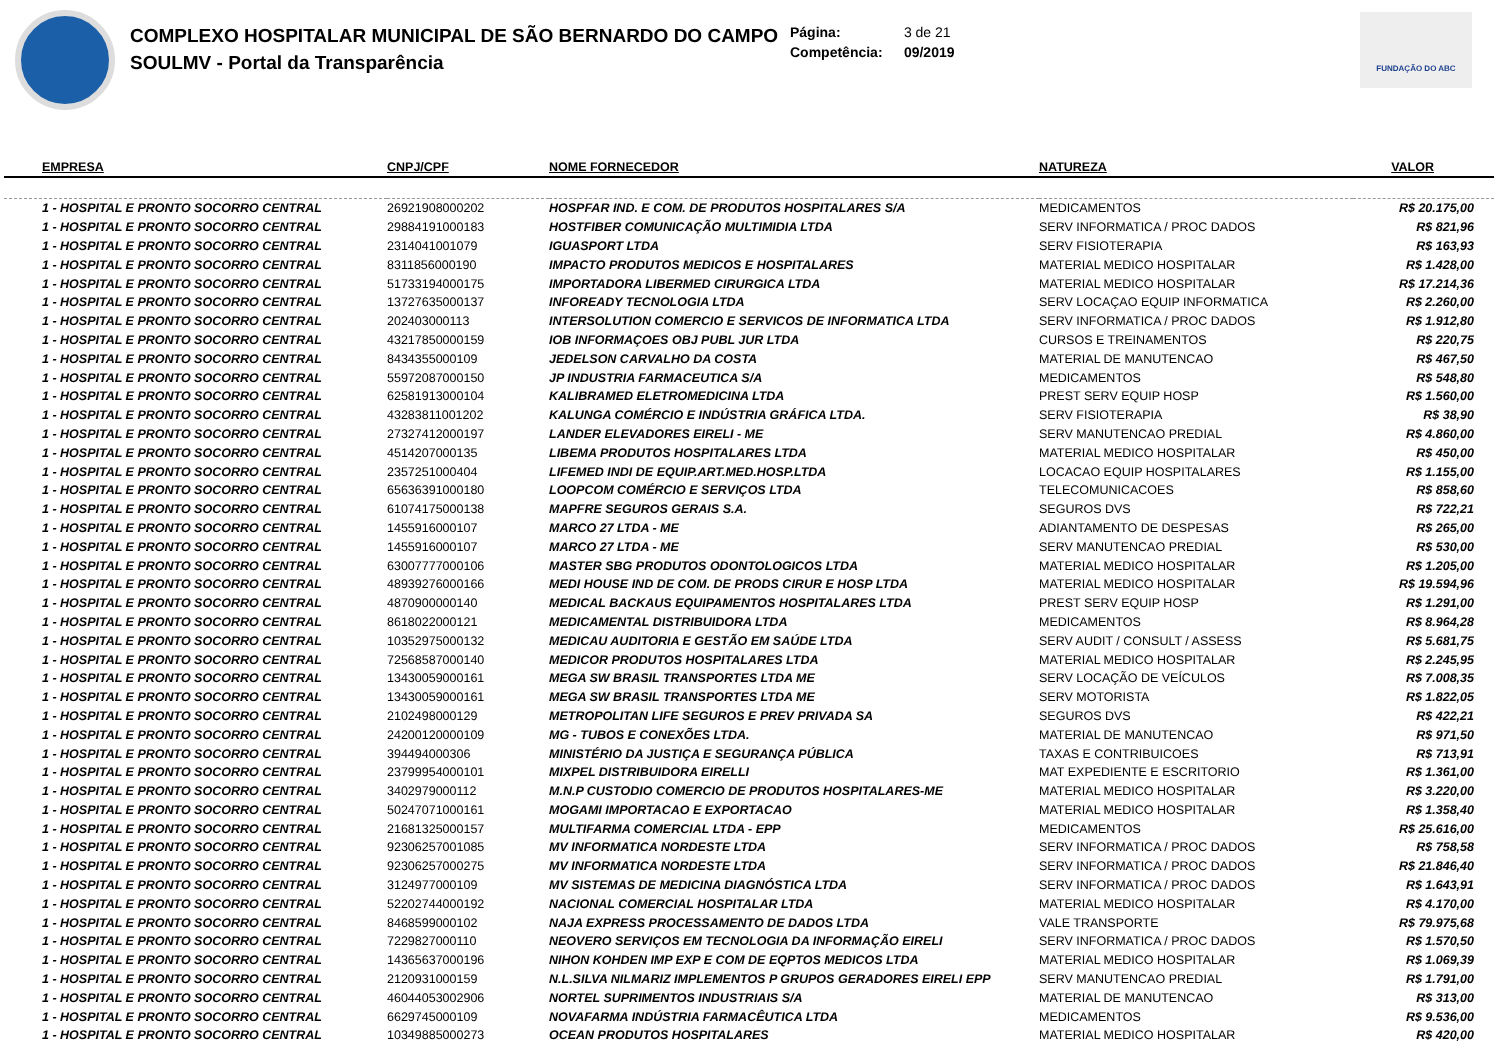COMPLEXO HOSPITALAR MUNICIPAL DE SÃO BERNARDO DO CAMPO
SOULMV - Portal da Transparência
Página: 3 de 21
Competência: 09/2019
FUNDAÇÃO DO ABC
| EMPRESA | CNPJ/CPF | NOME FORNECEDOR | NATUREZA | VALOR |
| --- | --- | --- | --- | --- |
| 1 - HOSPITAL E PRONTO SOCORRO CENTRAL | 26921908000202 | HOSPFAR IND. E COM. DE PRODUTOS HOSPITALARES S/A | MEDICAMENTOS | R$ 20.175,00 |
| 1 - HOSPITAL E PRONTO SOCORRO CENTRAL | 29884191000183 | HOSTFIBER COMUNICAÇÃO MULTIMIDIA LTDA | SERV INFORMATICA / PROC DADOS | R$ 821,96 |
| 1 - HOSPITAL E PRONTO SOCORRO CENTRAL | 2314041001079 | IGUASPORT LTDA | SERV FISIOTERAPIA | R$ 163,93 |
| 1 - HOSPITAL E PRONTO SOCORRO CENTRAL | 8311856000190 | IMPACTO PRODUTOS MEDICOS E HOSPITALARES | MATERIAL MEDICO HOSPITALAR | R$ 1.428,00 |
| 1 - HOSPITAL E PRONTO SOCORRO CENTRAL | 51733194000175 | IMPORTADORA LIBERMED CIRURGICA LTDA | MATERIAL MEDICO HOSPITALAR | R$ 17.214,36 |
| 1 - HOSPITAL E PRONTO SOCORRO CENTRAL | 13727635000137 | INFOREADY TECNOLOGIA LTDA | SERV LOCAÇAO EQUIP INFORMATICA | R$ 2.260,00 |
| 1 - HOSPITAL E PRONTO SOCORRO CENTRAL | 202403000113 | INTERSOLUTION COMERCIO E SERVICOS DE INFORMATICA LTDA | SERV INFORMATICA / PROC DADOS | R$ 1.912,80 |
| 1 - HOSPITAL E PRONTO SOCORRO CENTRAL | 43217850000159 | IOB INFORMAÇOES OBJ PUBL JUR LTDA | CURSOS E TREINAMENTOS | R$ 220,75 |
| 1 - HOSPITAL E PRONTO SOCORRO CENTRAL | 8434355000109 | JEDELSON CARVALHO DA COSTA | MATERIAL DE MANUTENCAO | R$ 467,50 |
| 1 - HOSPITAL E PRONTO SOCORRO CENTRAL | 55972087000150 | JP INDUSTRIA FARMACEUTICA S/A | MEDICAMENTOS | R$ 548,80 |
| 1 - HOSPITAL E PRONTO SOCORRO CENTRAL | 62581913000104 | KALIBRAMED ELETROMEDICINA LTDA | PREST SERV EQUIP HOSP | R$ 1.560,00 |
| 1 - HOSPITAL E PRONTO SOCORRO CENTRAL | 43283811001202 | KALUNGA COMÉRCIO E INDÚSTRIA GRÁFICA LTDA. | SERV FISIOTERAPIA | R$ 38,90 |
| 1 - HOSPITAL E PRONTO SOCORRO CENTRAL | 27327412000197 | LANDER ELEVADORES EIRELI - ME | SERV MANUTENCAO PREDIAL | R$ 4.860,00 |
| 1 - HOSPITAL E PRONTO SOCORRO CENTRAL | 4514207000135 | LIBEMA PRODUTOS HOSPITALARES LTDA | MATERIAL MEDICO HOSPITALAR | R$ 450,00 |
| 1 - HOSPITAL E PRONTO SOCORRO CENTRAL | 2357251000404 | LIFEMED INDI DE EQUIP.ART.MED.HOSP.LTDA | LOCACAO EQUIP HOSPITALARES | R$ 1.155,00 |
| 1 - HOSPITAL E PRONTO SOCORRO CENTRAL | 65636391000180 | LOOPCOM COMÉRCIO E SERVIÇOS LTDA | TELECOMUNICACOES | R$ 858,60 |
| 1 - HOSPITAL E PRONTO SOCORRO CENTRAL | 61074175000138 | MAPFRE SEGUROS GERAIS S.A. | SEGUROS DVS | R$ 722,21 |
| 1 - HOSPITAL E PRONTO SOCORRO CENTRAL | 1455916000107 | MARCO 27 LTDA - ME | ADIANTAMENTO DE DESPESAS | R$ 265,00 |
| 1 - HOSPITAL E PRONTO SOCORRO CENTRAL | 1455916000107 | MARCO 27 LTDA - ME | SERV MANUTENCAO PREDIAL | R$ 530,00 |
| 1 - HOSPITAL E PRONTO SOCORRO CENTRAL | 63007777000106 | MASTER SBG PRODUTOS ODONTOLOGICOS LTDA | MATERIAL MEDICO HOSPITALAR | R$ 1.205,00 |
| 1 - HOSPITAL E PRONTO SOCORRO CENTRAL | 48939276000166 | MEDI HOUSE IND DE COM. DE PRODS CIRUR E HOSP LTDA | MATERIAL MEDICO HOSPITALAR | R$ 19.594,96 |
| 1 - HOSPITAL E PRONTO SOCORRO CENTRAL | 4870900000140 | MEDICAL BACKAUS EQUIPAMENTOS HOSPITALARES LTDA | PREST SERV EQUIP HOSP | R$ 1.291,00 |
| 1 - HOSPITAL E PRONTO SOCORRO CENTRAL | 8618022000121 | MEDICAMENTAL DISTRIBUIDORA LTDA | MEDICAMENTOS | R$ 8.964,28 |
| 1 - HOSPITAL E PRONTO SOCORRO CENTRAL | 10352975000132 | MEDICAU AUDITORIA E GESTÃO EM SAÚDE LTDA | SERV AUDIT / CONSULT / ASSESS | R$ 5.681,75 |
| 1 - HOSPITAL E PRONTO SOCORRO CENTRAL | 72568587000140 | MEDICOR PRODUTOS HOSPITALARES LTDA | MATERIAL MEDICO HOSPITALAR | R$ 2.245,95 |
| 1 - HOSPITAL E PRONTO SOCORRO CENTRAL | 13430059000161 | MEGA SW BRASIL TRANSPORTES LTDA ME | SERV LOCAÇÃO DE VEÍCULOS | R$ 7.008,35 |
| 1 - HOSPITAL E PRONTO SOCORRO CENTRAL | 13430059000161 | MEGA SW BRASIL TRANSPORTES LTDA ME | SERV MOTORISTA | R$ 1.822,05 |
| 1 - HOSPITAL E PRONTO SOCORRO CENTRAL | 2102498000129 | METROPOLITAN LIFE SEGUROS E PREV PRIVADA SA | SEGUROS DVS | R$ 422,21 |
| 1 - HOSPITAL E PRONTO SOCORRO CENTRAL | 24200120000109 | MG - TUBOS E CONEXÕES LTDA. | MATERIAL DE MANUTENCAO | R$ 971,50 |
| 1 - HOSPITAL E PRONTO SOCORRO CENTRAL | 394494000306 | MINISTÉRIO DA JUSTIÇA E SEGURANÇA PÚBLICA | TAXAS E CONTRIBUICOES | R$ 713,91 |
| 1 - HOSPITAL E PRONTO SOCORRO CENTRAL | 23799954000101 | MIXPEL DISTRIBUIDORA EIRELLI | MAT EXPEDIENTE E ESCRITORIO | R$ 1.361,00 |
| 1 - HOSPITAL E PRONTO SOCORRO CENTRAL | 3402979000112 | M.N.P CUSTODIO COMERCIO DE PRODUTOS HOSPITALARES-ME | MATERIAL MEDICO HOSPITALAR | R$ 3.220,00 |
| 1 - HOSPITAL E PRONTO SOCORRO CENTRAL | 50247071000161 | MOGAMI IMPORTACAO E EXPORTACAO | MATERIAL MEDICO HOSPITALAR | R$ 1.358,40 |
| 1 - HOSPITAL E PRONTO SOCORRO CENTRAL | 21681325000157 | MULTIFARMA COMERCIAL LTDA - EPP | MEDICAMENTOS | R$ 25.616,00 |
| 1 - HOSPITAL E PRONTO SOCORRO CENTRAL | 92306257001085 | MV INFORMATICA NORDESTE LTDA | SERV INFORMATICA / PROC DADOS | R$ 758,58 |
| 1 - HOSPITAL E PRONTO SOCORRO CENTRAL | 92306257000275 | MV INFORMATICA NORDESTE LTDA | SERV INFORMATICA / PROC DADOS | R$ 21.846,40 |
| 1 - HOSPITAL E PRONTO SOCORRO CENTRAL | 3124977000109 | MV SISTEMAS DE MEDICINA DIAGNÓSTICA LTDA | SERV INFORMATICA / PROC DADOS | R$ 1.643,91 |
| 1 - HOSPITAL E PRONTO SOCORRO CENTRAL | 52202744000192 | NACIONAL COMERCIAL HOSPITALAR LTDA | MATERIAL MEDICO HOSPITALAR | R$ 4.170,00 |
| 1 - HOSPITAL E PRONTO SOCORRO CENTRAL | 8468599000102 | NAJA EXPRESS PROCESSAMENTO DE DADOS LTDA | VALE TRANSPORTE | R$ 79.975,68 |
| 1 - HOSPITAL E PRONTO SOCORRO CENTRAL | 7229827000110 | NEOVERO SERVIÇOS EM TECNOLOGIA DA INFORMAÇÃO EIRELI | SERV INFORMATICA / PROC DADOS | R$ 1.570,50 |
| 1 - HOSPITAL E PRONTO SOCORRO CENTRAL | 14365637000196 | NIHON KOHDEN IMP EXP E COM DE EQPTOS MEDICOS LTDA | MATERIAL MEDICO HOSPITALAR | R$ 1.069,39 |
| 1 - HOSPITAL E PRONTO SOCORRO CENTRAL | 2120931000159 | N.L.SILVA NILMARIZ IMPLEMENTOS P GRUPOS GERADORES EIRELI EPP | SERV MANUTENCAO PREDIAL | R$ 1.791,00 |
| 1 - HOSPITAL E PRONTO SOCORRO CENTRAL | 46044053002906 | NORTEL SUPRIMENTOS INDUSTRIAIS S/A | MATERIAL DE MANUTENCAO | R$ 313,00 |
| 1 - HOSPITAL E PRONTO SOCORRO CENTRAL | 6629745000109 | NOVAFARMA INDÚSTRIA FARMACÊUTICA LTDA | MEDICAMENTOS | R$ 9.536,00 |
| 1 - HOSPITAL E PRONTO SOCORRO CENTRAL | 10349885000273 | OCEAN PRODUTOS HOSPITALARES | MATERIAL MEDICO HOSPITALAR | R$ 420,00 |